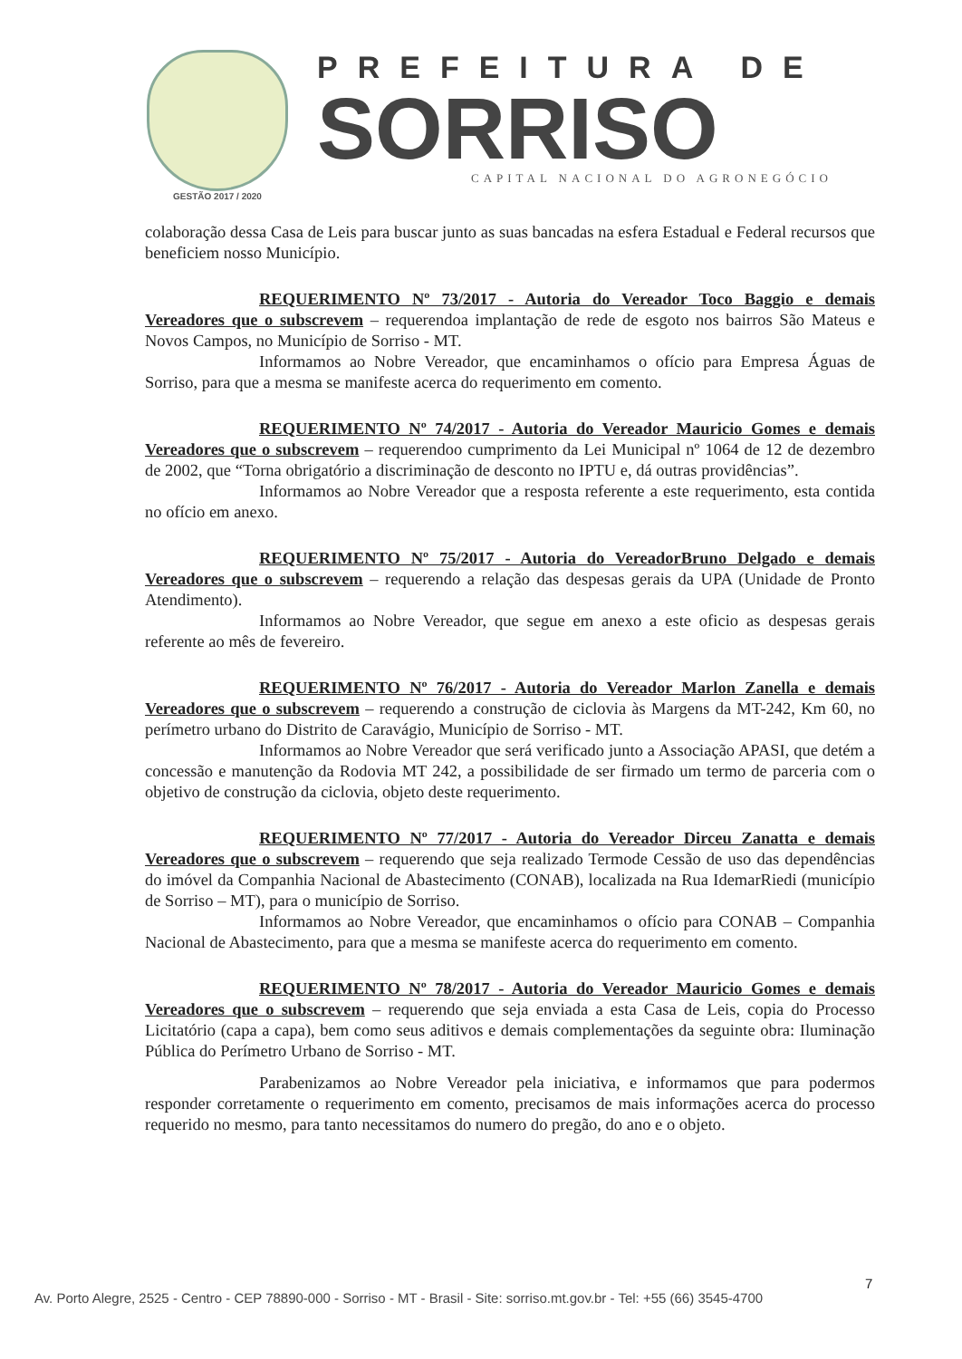GESTÃO 2017 / 2020
PREFEITURA DE
SORRISO
CAPITAL NACIONAL DO AGRONEGÓCIO
colaboração dessa Casa de Leis para buscar junto as suas bancadas na esfera Estadual e Federal recursos que beneficiem nosso Município.
REQUERIMENTO Nº 73/2017 - Autoria do Vereador Toco Baggio e demais Vereadores que o subscrevem – requerendoa implantação de rede de esgoto nos bairros São Mateus e Novos Campos, no Município de Sorriso - MT.
Informamos ao Nobre Vereador, que encaminhamos o ofício para Empresa Águas de Sorriso, para que a mesma se manifeste acerca do requerimento em comento.
REQUERIMENTO Nº 74/2017 - Autoria do Vereador Mauricio Gomes e demais Vereadores que o subscrevem – requerendoo cumprimento da Lei Municipal nº 1064 de 12 de dezembro de 2002, que “Torna obrigatório a discriminação de desconto no IPTU e, dá outras providências”.
Informamos ao Nobre Vereador que a resposta referente a este requerimento, esta contida no ofício em anexo.
REQUERIMENTO Nº 75/2017 - Autoria do VereadorBruno Delgado e demais Vereadores que o subscrevem – requerendo a relação das despesas gerais da UPA (Unidade de Pronto Atendimento).
Informamos ao Nobre Vereador, que segue em anexo a este oficio as despesas gerais referente ao mês de fevereiro.
REQUERIMENTO Nº 76/2017 - Autoria do Vereador Marlon Zanella e demais Vereadores que o subscrevem – requerendo a construção de ciclovia às Margens da MT-242, Km 60, no perímetro urbano do Distrito de Caravágio, Município de Sorriso - MT.
Informamos ao Nobre Vereador que será verificado junto a Associação APASI, que detém a concessão e manutenção da Rodovia MT 242, a possibilidade de ser firmado um termo de parceria com o objetivo de construção da ciclovia, objeto deste requerimento.
REQUERIMENTO Nº 77/2017 - Autoria do Vereador Dirceu Zanatta e demais Vereadores que o subscrevem – requerendo que seja realizado Termode Cessão de uso das dependências do imóvel da Companhia Nacional de Abastecimento (CONAB), localizada na Rua IdemarRiedi (município de Sorriso – MT), para o município de Sorriso.
Informamos ao Nobre Vereador, que encaminhamos o ofício para CONAB – Companhia Nacional de Abastecimento, para que a mesma se manifeste acerca do requerimento em comento.
REQUERIMENTO Nº 78/2017 - Autoria do Vereador Mauricio Gomes e demais Vereadores que o subscrevem – requerendo que seja enviada a esta Casa de Leis, copia do Processo Licitatório (capa a capa), bem como seus aditivos e demais complementações da seguinte obra: Iluminação Pública do Perímetro Urbano de Sorriso - MT.
Parabenizamos ao Nobre Vereador pela iniciativa, e informamos que para podermos responder corretamente o requerimento em comento, precisamos de mais informações acerca do processo requerido no mesmo, para tanto necessitamos do numero do pregão, do ano e o objeto.
7
Av. Porto Alegre, 2525 - Centro - CEP 78890-000 - Sorriso - MT - Brasil - Site: sorriso.mt.gov.br - Tel: +55 (66) 3545-4700